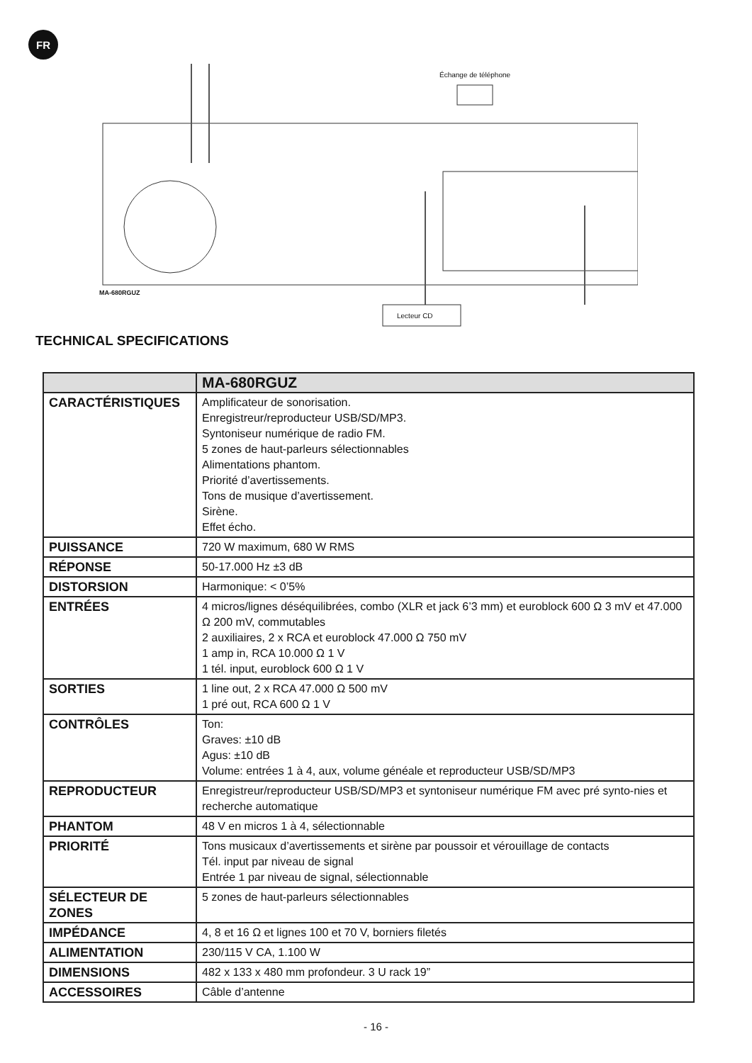FR
Échange de téléphone
MA-680RGUZ
Lecteur CD
TECHNICAL SPECIFICATIONS
| | MA-680RGUZ |
| --- | --- |
| CARACTÉRISTIQUES | Amplificateur de sonorisation. Enregistreur/reproducteur USB/SD/MP3. Syntoniseur numérique de radio FM. 5 zones de haut-parleurs sélectionnables Alimentations phantom. Priorité d’avertissements. Tons de musique d’avertissement. Sirène. Effet écho. |
| PUISSANCE | 720 W maximum, 680 W RMS |
| RÉPONSE | 50-17.000 Hz ±3 dB |
| DISTORSION | Harmonique: < 0’5% |
| ENTRÉES | 4 micros/lignes déséquilibrées, combo (XLR et jack 6’3 mm) et euroblock 600 Ω 3 mV et 47.000 Ω 200 mV, commutables 2 auxiliaires, 2 x RCA et euroblock 47.000 Ω 750 mV 1 amp in, RCA 10.000 Ω 1 V 1 tél. input, euroblock 600 Ω 1 V |
| SORTIES | 1 line out, 2 x RCA 47.000 Ω 500 mV 1 pré out, RCA 600 Ω 1 V |
| CONTRÔLES | Ton: Graves: ±10 dB Agus: ±10 dB Volume: entrées 1 à 4, aux, volume généale et reproducteur USB/SD/MP3 |
| REPRODUCTEUR | Enregistreur/reproducteur USB/SD/MP3 et syntoniseur numérique FM avec pré synto-nies et recherche automatique |
| PHANTOM | 48 V en micros 1 à 4, sélectionnable |
| PRIORITÉ | Tons musicaux d’avertissements et sirène par poussoir et vérouillage de contacts Tél. input par niveau de signal Entrée 1 par niveau de signal, sélectionnable |
| SÉLECTEUR DE ZONES | 5 zones de haut-parleurs sélectionnables |
| IMPÉDANCE | 4, 8 et 16 Ω et lignes 100 et 70 V, borniers filetés |
| ALIMENTATION | 230/115 V CA, 1.100 W |
| DIMENSIONS | 482 x 133 x 480 mm profondeur. 3 U rack 19” |
| ACCESSOIRES | Câble d’antenne |
- 16 -